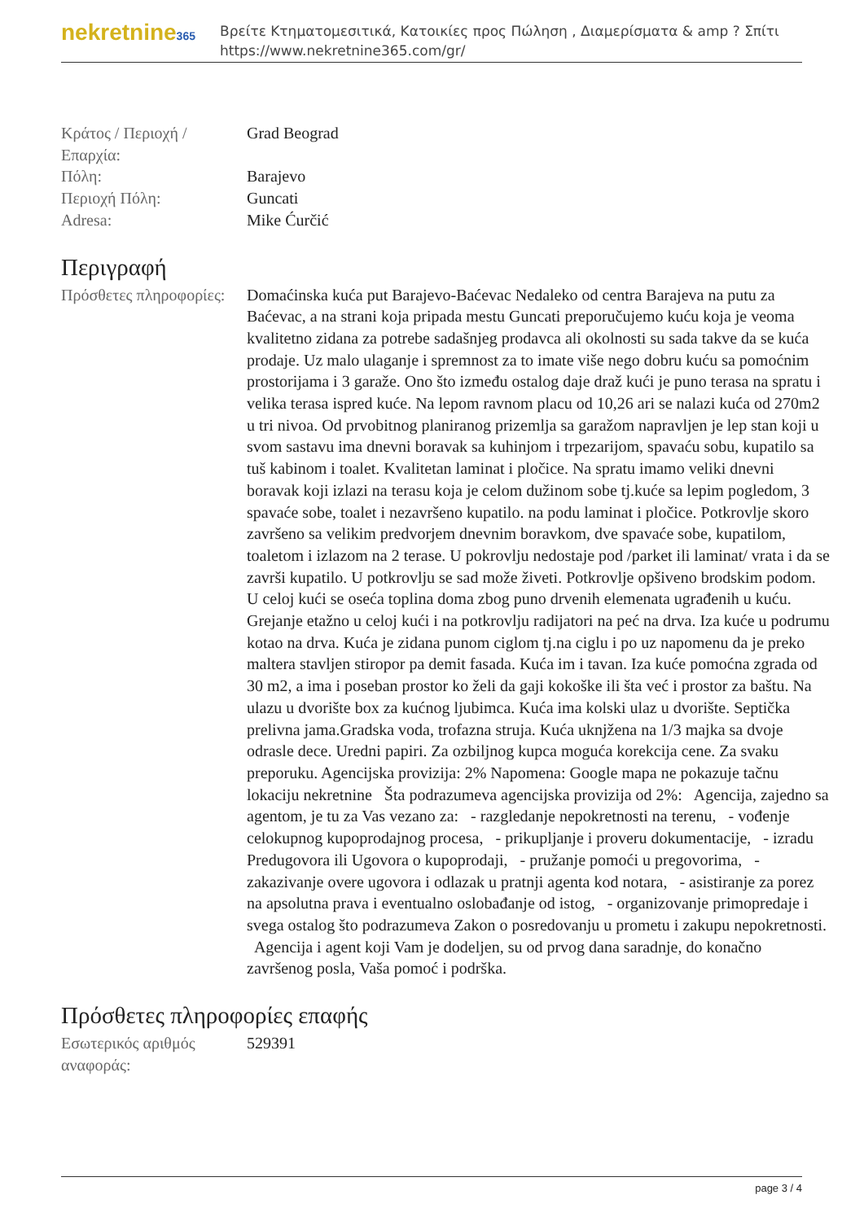nekretnine365
Βρείτε Κτηματομεσιτικά, Κατοικίες προς Πώληση , Διαμερίσματα & amp ? Σπίτι
https://www.nekretnine365.com/gr/
| Κράτος / Περιοχή / Επαρχία: | Grad Beograd |
| Πόλη: | Barajevo |
| Περιοχή Πόλη: | Guncati |
| Adresa: | Mike Ćurčić |
Περιγραφή
| Πρόσθετες πληροφορίες: | Domaćinska kuća put Barajevo-Baćevac Nedaleko od centra Barajeva na putu za Baćevac, a na strani koja pripada mestu Guncati preporučujemo kuću koja je veoma kvalitetno zidana za potrebe sadašnjeg prodavca ali okolnosti su sada takve da se kuća prodaje. Uz malo ulaganje i spremnost za to imate više nego dobru kuću sa pomoćnim prostorijama i 3 garaže. Ono što između ostalog daje draž kući je puno terasa na spratu i velika terasa ispred kuće. Na lepom ravnom placu od 10,26 ari se nalazi kuća od 270m2 u tri nivoa. Od prvobitnog planiranog prizemlja sa garažom napravljen je lep stan koji u svom sastavu ima dnevni boravak sa kuhinjom i trpezarijom, spavaću sobu, kupatilo sa tuš kabinom i toalet. Kvalitetan laminat i pločice. Na spratu imamo veliki dnevni boravak koji izlazi na terasu koja je celom dužinom sobe tj.kuće sa lepim pogledom, 3 spavaće sobe, toalet i nezavršeno kupatilo. na podu laminat i pločice. Potkrovlje skoro završeno sa velikim predvorjem dnevnim boravkom, dve spavaće sobe, kupatilom, toaletom i izlazom na 2 terase. U pokrovlju nedostaje pod /parket ili laminat/ vrata i da se završi kupatilo. U potkrovlju se sad može živeti. Potkrovlje opšiveno brodskim podom. U celoj kući se oseća toplina doma zbog puno drvenih elemenata ugrađenih u kuću. Grejanje etažno u celoj kući i na potkrovlju radijatori na peć na drva. Iza kuće u podrumu kotao na drva. Kuća je zidana punom ciglom tj.na ciglu i po uz napomenu da je preko maltera stavljen stiropor pa demit fasada. Kuća im i tavan. Iza kuće pomoćna zgrada od 30 m2, a ima i poseban prostor ko želi da gaji kokoške ili šta već i prostor za baštu. Na ulazu u dvorište box za kućnog ljubimca. Kuća ima kolski ulaz u dvorište. Septička prelivna jama.Gradska voda, trofazna struja. Kuća uknjžena na 1/3 majka sa dvoje odrasle dece. Uredni papiri. Za ozbiljnog kupca moguća korekcija cene. Za svaku preporuku. Agencijska provizija: 2% Napomena: Google mapa ne pokazuje tačnu lokaciju nekretnine Šta podrazumeva agencijska provizija od 2%: Agencija, zajedno sa agentom, je tu za Vas vezano za: - razgledanje nepokretnosti na terenu, - vođenje celokupnog kupoprodajnog procesa, - prikupljanje i proveru dokumentacije, - izradu Predugovora ili Ugovora o kupoprodaji, - pružanje pomoći u pregovorima, - zakazivanje overe ugovora i odlazak u pratnji agenta kod notara, - asistiranje za porez na apsolutna prava i eventualno oslobađanje od istog, - organizovanje primopredaje i svega ostalog što podrazumeva Zakon o posredovanju u prometu i zakupu nepokretnosti. Agencija i agent koji Vam je dodeljen, su od prvog dana saradnje, do konačno završenog posla, Vaša pomoć i podrška. |
Πρόσθετες πληροφορίες επαφής
| Εσωτερικός αριθμός αναφοράς: | 529391 |
page 3 / 4